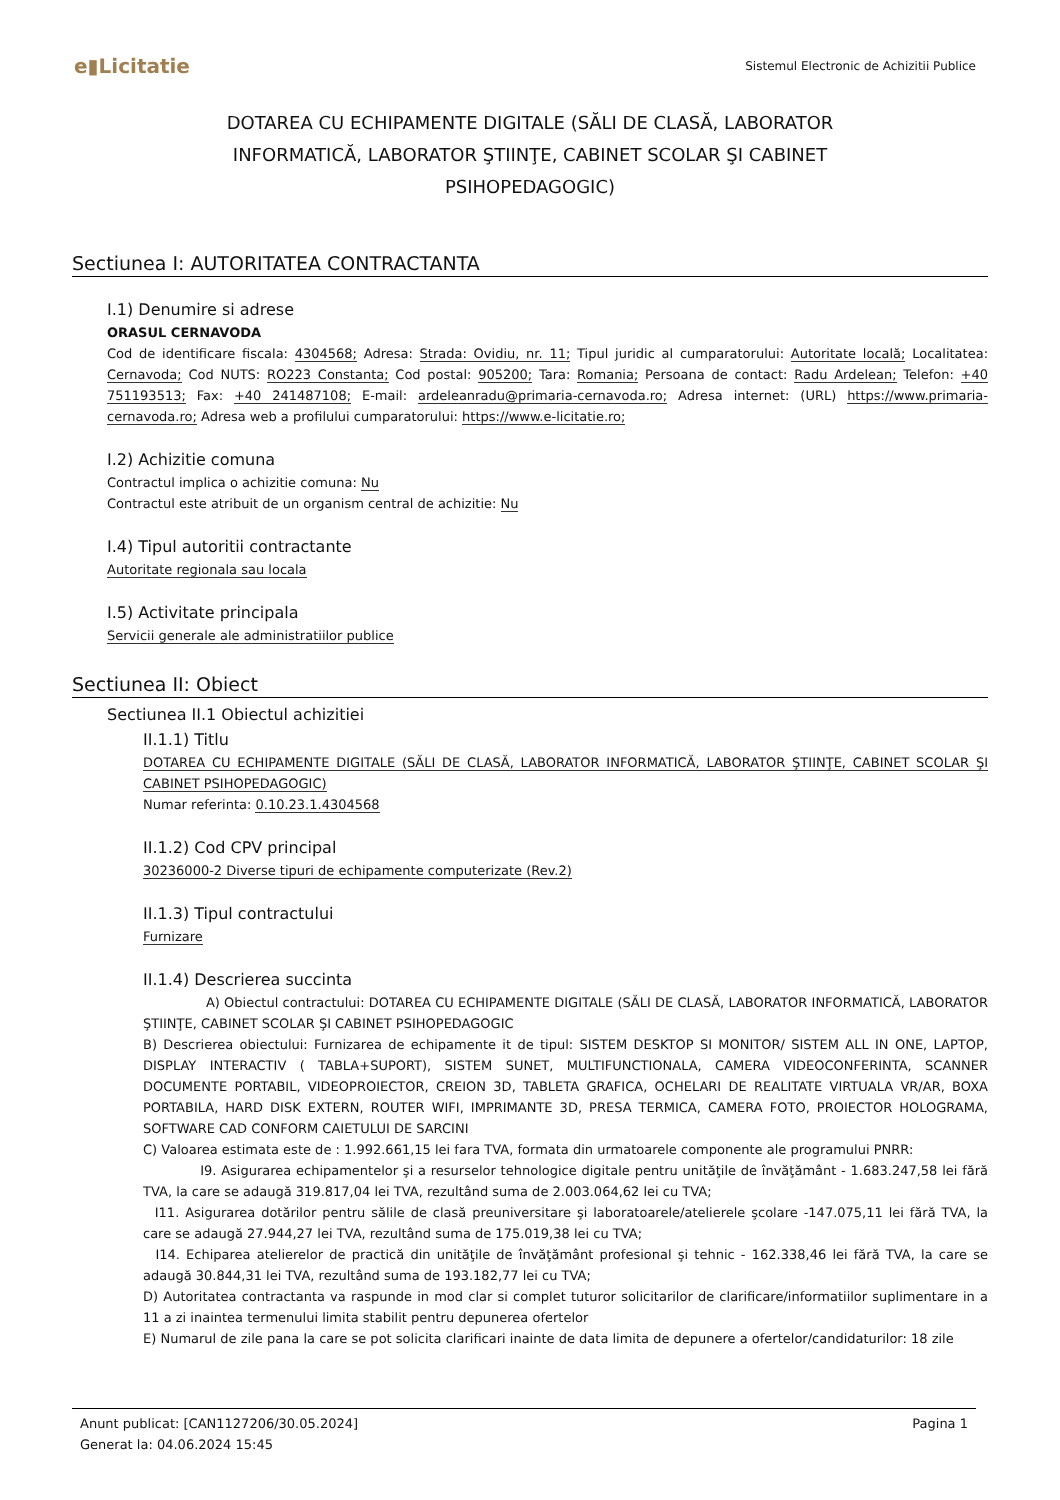e▮Licitatie
Sistemul Electronic de Achizitii Publice
DOTAREA CU ECHIPAMENTE DIGITALE (SĂLI DE CLASĂ, LABORATOR INFORMATICĂ, LABORATOR ŞTIINŢE, CABINET SCOLAR ŞI CABINET PSIHOPEDAGOGIC)
Sectiunea I: AUTORITATEA CONTRACTANTA
I.1) Denumire si adrese
ORASUL CERNAVODA
Cod de identificare fiscala: 4304568; Adresa: Strada: Ovidiu, nr. 11; Tipul juridic al cumparatorului: Autoritate locală; Localitatea: Cernavoda; Cod NUTS: RO223 Constanta; Cod postal: 905200; Tara: Romania; Persoana de contact: Radu Ardelean; Telefon: +40 751193513; Fax: +40 241487108; E-mail: ardeleanradu@primaria-cernavoda.ro; Adresa internet: (URL) https://www.primaria-cernavoda.ro; Adresa web a profilului cumparatorului: https://www.e-licitatie.ro;
I.2) Achizitie comuna
Contractul implica o achizitie comuna: Nu
Contractul este atribuit de un organism central de achizitie: Nu
I.4) Tipul autoritii contractante
Autoritate regionala sau locala
I.5) Activitate principala
Servicii generale ale administratiilor publice
Sectiunea II: Obiect
Sectiunea II.1 Obiectul achizitiei
II.1.1) Titlu
DOTAREA CU ECHIPAMENTE DIGITALE (SĂLI DE CLASĂ, LABORATOR INFORMATICĂ, LABORATOR ŞTIINŢE, CABINET SCOLAR ŞI CABINET PSIHOPEDAGOGIC)
Numar referinta: 0.10.23.1.4304568
II.1.2) Cod CPV principal
30236000-2 Diverse tipuri de echipamente computerizate (Rev.2)
II.1.3) Tipul contractului
Furnizare
II.1.4) Descrierea succinta
A) Obiectul contractului: DOTAREA CU ECHIPAMENTE DIGITALE (SĂLI DE CLASĂ, LABORATOR INFORMATICĂ, LABORATOR ŞTIINŢE, CABINET SCOLAR ŞI CABINET PSIHOPEDAGOGIC
B) Descrierea obiectului: Furnizarea de echipamente it de tipul: SISTEM DESKTOP SI MONITOR/ SISTEM ALL IN ONE, LAPTOP, DISPLAY INTERACTIV ( TABLA+SUPORT), SISTEM SUNET, MULTIFUNCTIONALA, CAMERA VIDEOCONFERINTA, SCANNER DOCUMENTE PORTABIL, VIDEOPROIECTOR, CREION 3D, TABLETA GRAFICA, OCHELARI DE REALITATE VIRTUALA VR/AR, BOXA PORTABILA, HARD DISK EXTERN, ROUTER WIFI, IMPRIMANTE 3D, PRESA TERMICA, CAMERA FOTO, PROIECTOR HOLOGRAMA, SOFTWARE CAD CONFORM CAIETULUI DE SARCINI
C) Valoarea estimata este de : 1.992.661,15 lei fara TVA, formata din urmatoarele componente ale programului PNRR:
I9. Asigurarea echipamentelor şi a resurselor tehnologice digitale pentru unităţile de învăţământ - 1.683.247,58 lei fără TVA, la care se adaugă 319.817,04 lei TVA, rezultând suma de 2.003.064,62 lei cu TVA;
I11. Asigurarea dotărilor pentru sălile de clasă preuniversitare şi laboratoarele/atelierele şcolare -147.075,11 lei fără TVA, la care se adaugă 27.944,27 lei TVA, rezultând suma de 175.019,38 lei cu TVA;
I14. Echiparea atelierelor de practică din unităţile de învăţământ profesional şi tehnic - 162.338,46 lei fără TVA, la care se adaugă 30.844,31 lei TVA, rezultând suma de 193.182,77 lei cu TVA;
D) Autoritatea contractanta va raspunde in mod clar si complet tuturor solicitarilor de clarificare/informatiilor suplimentare in a 11 a zi inaintea termenului limita stabilit pentru depunerea ofertelor
E) Numarul de zile pana la care se pot solicita clarificari inainte de data limita de depunere a ofertelor/candidaturilor: 18 zile
Anunt publicat: [CAN1127206/30.05.2024]
Generat la: 04.06.2024 15:45
Pagina 1